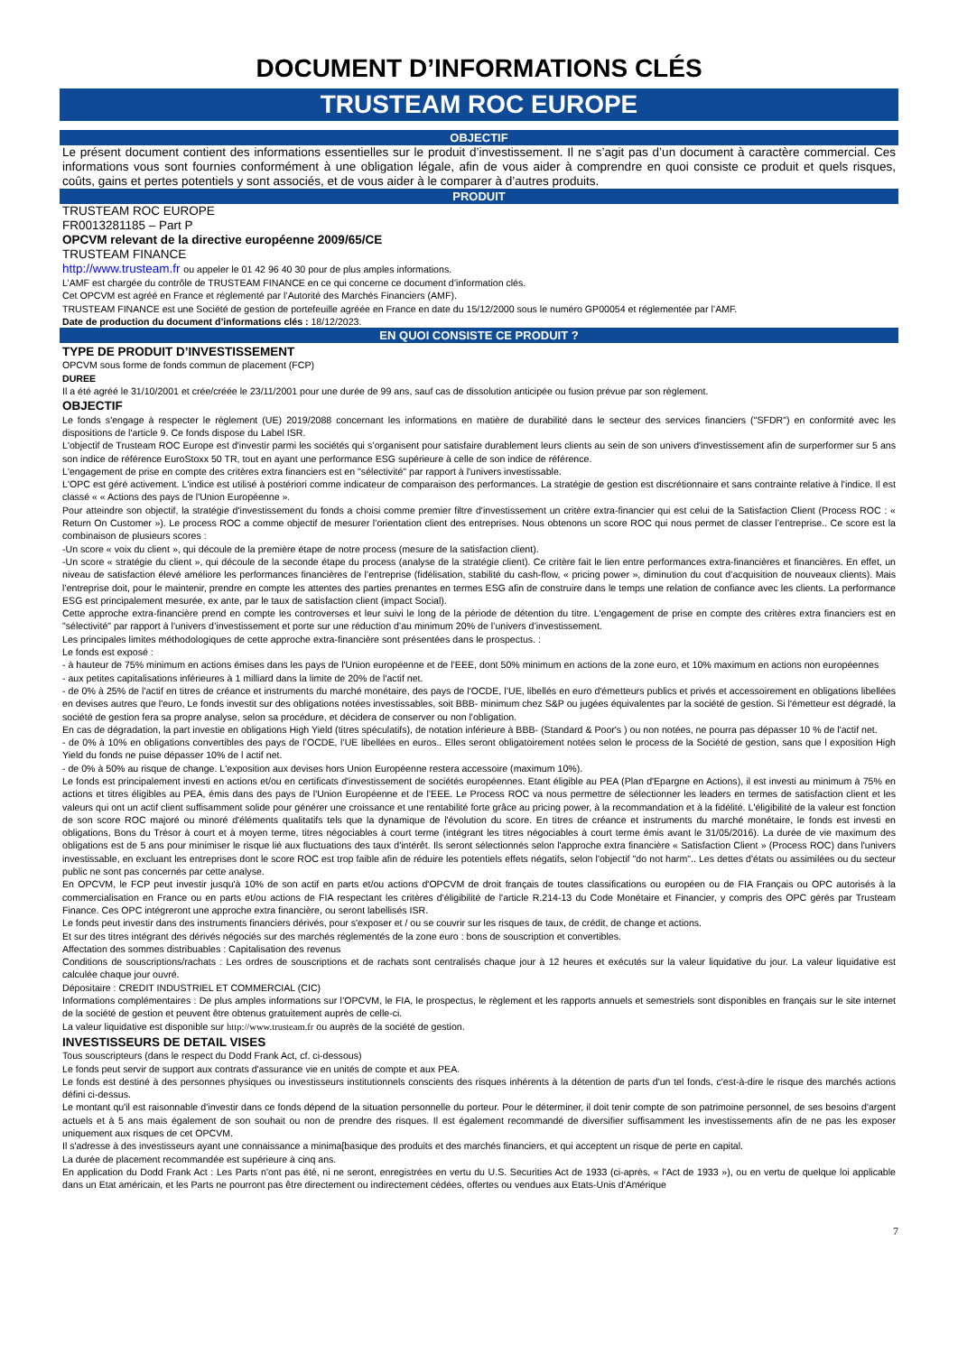DOCUMENT D’INFORMATIONS CLÉS
TRUSTEAM ROC EUROPE
OBJECTIF
Le présent document contient des informations essentielles sur le produit d’investissement. Il ne s’agit pas d’un document à caractère commercial. Ces informations vous sont fournies conformément à une obligation légale, afin de vous aider à comprendre en quoi consiste ce produit et quels risques, coûts, gains et pertes potentiels y sont associés, et de vous aider à le comparer à d’autres produits.
PRODUIT
TRUSTEAM ROC EUROPE
FR0013281185 – Part P
OPCVM relevant de la directive européenne 2009/65/CE
TRUSTEAM FINANCE
http://www.trusteam.fr ou appeler le 01 42 96 40 30 pour de plus amples informations.
L’AMF est chargée du contrôle de TRUSTEAM FINANCE en ce qui concerne ce document d’information clés.
Cet OPCVM est agréé en France et réglementé par l’Autorité des Marchés Financiers (AMF).
TRUSTEAM FINANCE est une Société de gestion de portefeuille agréée en France en date du 15/12/2000 sous le numéro GP00054 et réglementée par l’AMF.
Date de production du document d’informations clés : 18/12/2023.
EN QUOI CONSISTE CE PRODUIT ?
TYPE DE PRODUIT D’INVESTISSEMENT
OPCVM sous forme de fonds commun de placement (FCP)
DUREE
Il a été agréé le 31/10/2001 et crée/créée le 23/11/2001 pour une durée de 99 ans, sauf cas de dissolution anticipée ou fusion prévue par son règlement.
OBJECTIF
Le fonds s'engage à respecter le règlement (UE) 2019/2088 concernant les informations en matière de durabilité dans le secteur des services financiers ("SFDR") en conformité avec les dispositions de l'article 9. Ce fonds dispose du Label ISR.
L'objectif de Trusteam ROC Europe est d'investir parmi les sociétés qui s’organisent pour satisfaire durablement leurs clients au sein de son univers d'investissement afin de surperformer sur 5 ans son indice de référence EuroStoxx 50 TR, tout en ayant une performance ESG supérieure à celle de son indice de référence.
L'engagement de prise en compte des critères extra financiers est en "sélectivité" par rapport à l'univers investissable.
L'OPC est géré activement. L'indice est utilisé à postériori comme indicateur de comparaison des performances. La stratégie de gestion est discrétionnaire et sans contrainte relative à l'indice. Il est classé « « Actions des pays de l'Union Européenne ».
Pour atteindre son objectif, la stratégie d'investissement du fonds a choisi comme premier filtre d'investissement un critère extra-financier qui est celui de la Satisfaction Client (Process ROC : « Return On Customer »). Le process ROC a comme objectif de mesurer l’orientation client des entreprises. Nous obtenons un score ROC qui nous permet de classer l’entreprise.. Ce score est la combinaison de plusieurs scores :
-Un score « voix du client », qui découle de la première étape de notre process (mesure de la satisfaction client).
-Un score « stratégie du client », qui découle de la seconde étape du process (analyse de la stratégie client). Ce critère fait le lien entre performances extra-financières et financières. En effet, un niveau de satisfaction élevé améliore les performances financières de l’entreprise (fidélisation, stabilité du cash-flow, « pricing power », diminution du cout d’acquisition de nouveaux clients). Mais l’entreprise doit, pour le maintenir, prendre en compte les attentes des parties prenantes en termes ESG afin de construire dans le temps une relation de confiance avec les clients. La performance ESG est principalement mesurée, ex ante, par le taux de satisfaction client (impact Social).
Cette approche extra-financière prend en compte les controverses et leur suivi le long de la période de détention du titre. L'engagement de prise en compte des critères extra financiers est en "sélectivité" par rapport à l'univers d’investissement et porte sur une réduction d’au minimum 20% de l’univers d’investissement.
Les principales limites méthodologiques de cette approche extra-financière sont présentées dans le prospectus. :
Le fonds est exposé :
- à hauteur de 75% minimum en actions émises dans les pays de l'Union européenne et de l’EEE, dont 50% minimum en actions de la zone euro, et 10% maximum en actions non européennes
- aux petites capitalisations inférieures à 1 milliard dans la limite de 20% de l'actif net.
- de 0% à 25% de l'actif en titres de créance et instruments du marché monétaire, des pays de l'OCDE, l’UE, libellés en euro d'émetteurs publics et privés et accessoirement en obligations libellées en devises autres que l'euro, Le fonds investit sur des obligations notées investissables, soit BBB- minimum chez S&P ou jugées équivalentes par la société de gestion. Si l'émetteur est dégradé, la société de gestion fera sa propre analyse, selon sa procédure, et décidera de conserver ou non l'obligation.
En cas de dégradation, la part investie en obligations High Yield (titres spéculatifs), de notation inférieure à BBB- (Standard & Poor's ) ou non notées, ne pourra pas dépasser 10 % de l'actif net.
- de 0% à 10% en obligations convertibles des pays de l’OCDE, l’UE libellées en euros.. Elles seront obligatoirement notées selon le process de la Société de gestion, sans que l exposition High Yield du fonds ne puise dépasser 10% de l actif net.
- de 0% à 50% au risque de change. L'exposition aux devises hors Union Européenne restera accessoire (maximum 10%).
Le fonds est principalement investi en actions et/ou en certificats d'investissement de sociétés européennes. Etant éligible au PEA (Plan d'Epargne en Actions), il est investi au minimum à 75% en actions et titres éligibles au PEA, émis dans des pays de l'Union Européenne et de l’EEE. Le Process ROC va nous permettre de sélectionner les leaders en termes de satisfaction client et les valeurs qui ont un actif client suffisamment solide pour générer une croissance et une rentabilité forte grâce au pricing power, à la recommandation et à la fidélité. L'éligibilité de la valeur est fonction de son score ROC majoré ou minoré d'éléments qualitatifs tels que la dynamique de l'évolution du score. En titres de créance et instruments du marché monétaire, le fonds est investi en obligations, Bons du Trésor à court et à moyen terme, titres négociables à court terme (intégrant les titres négociables à court terme émis avant le 31/05/2016). La durée de vie maximum des obligations est de 5 ans pour minimiser le risque lié aux fluctuations des taux d'intérêt. Ils seront sélectionnés selon l'approche extra financière « Satisfaction Client » (Process ROC) dans l'univers investissable, en excluant les entreprises dont le score ROC est trop faible afin de réduire les potentiels effets négatifs, selon l'objectif "do not harm".. Les dettes d'états ou assimilées ou du secteur public ne sont pas concernés par cette analyse.
En OPCVM, le FCP peut investir jusqu'à 10% de son actif en parts et/ou actions d'OPCVM de droit français de toutes classifications ou européen ou de FIA Français ou OPC autorisés à la commercialisation en France ou en parts et/ou actions de FIA respectant les critères d'éligibilité de l'article R.214-13 du Code Monétaire et Financier, y compris des OPC gérés par Trusteam Finance. Ces OPC intégreront une approche extra financière, ou seront labellisés ISR.
Le fonds peut investir dans des instruments financiers dérivés, pour s'exposer et / ou se couvrir sur les risques de taux, de crédit, de change et actions.
Et sur des titres intégrant des dérivés négociés sur des marchés réglementés de la zone euro : bons de souscription et convertibles.
Affectation des sommes distribuables : Capitalisation des revenus
Conditions de souscriptions/rachats : Les ordres de souscriptions et de rachats sont centralisés chaque jour à 12 heures et exécutés sur la valeur liquidative du jour. La valeur liquidative est calculée chaque jour ouvré.
Dépositaire : CREDIT INDUSTRIEL ET COMMERCIAL (CIC)
Informations complémentaires : De plus amples informations sur l’OPCVM, le FIA, le prospectus, le règlement et les rapports annuels et semestriels sont disponibles en français sur le site internet de la société de gestion et peuvent être obtenus gratuitement auprès de celle-ci.
La valeur liquidative est disponible sur http://www.trusteam.fr ou auprès de la société de gestion.
INVESTISSEURS DE DETAIL VISES
Tous souscripteurs (dans le respect du Dodd Frank Act, cf. ci-dessous)
Le fonds peut servir de support aux contrats d'assurance vie en unités de compte et aux PEA.
Le fonds est destiné à des personnes physiques ou investisseurs institutionnels conscients des risques inhérents à la détention de parts d'un tel fonds, c'est-à-dire le risque des marchés actions défini ci-dessus.
Le montant qu'il est raisonnable d'investir dans ce fonds dépend de la situation personnelle du porteur. Pour le déterminer, il doit tenir compte de son patrimoine personnel, de ses besoins d'argent actuels et à 5 ans mais également de son souhait ou non de prendre des risques. Il est également recommandé de diversifier suffisamment les investissements afin de ne pas les exposer uniquement aux risques de cet OPCVM.
Il s'adresse à des investisseurs ayant une connaissance a minima[basique des produits et des marchés financiers, et qui acceptent un risque de perte en capital.
La durée de placement recommandée est supérieure à cinq ans.
En application du Dodd Frank Act : Les Parts n'ont pas été, ni ne seront, enregistrées en vertu du U.S. Securities Act de 1933 (ci-après, « l'Act de 1933 »), ou en vertu de quelque loi applicable dans un Etat américain, et les Parts ne pourront pas être directement ou indirectement cédées, offertes ou vendues aux Etats-Unis d'Amérique
7